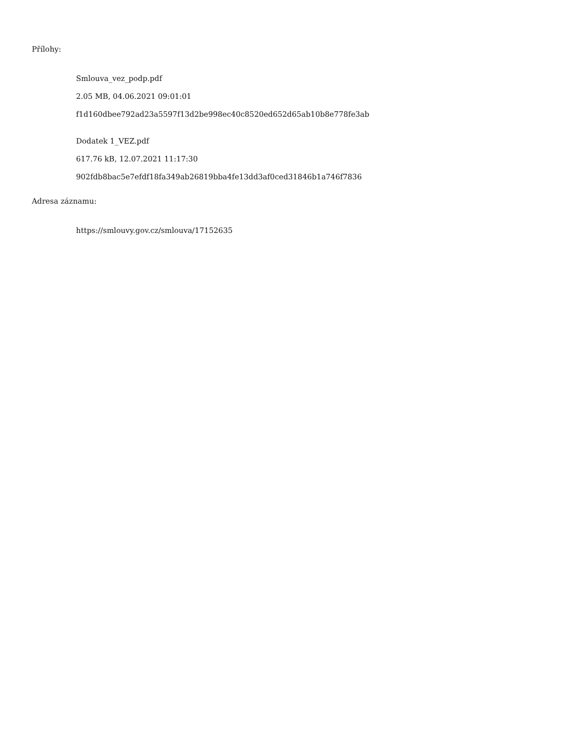Přílohy:
Smlouva_vez_podp.pdf
2.05 MB, 04.06.2021 09:01:01
f1d160dbee792ad23a5597f13d2be998ec40c8520ed652d65ab10b8e778fe3ab
Dodatek 1_VEZ.pdf
617.76 kB, 12.07.2021 11:17:30
902fdb8bac5e7efdf18fa349ab26819bba4fe13dd3af0ced31846b1a746f7836
Adresa záznamu:
https://smlouvy.gov.cz/smlouva/17152635